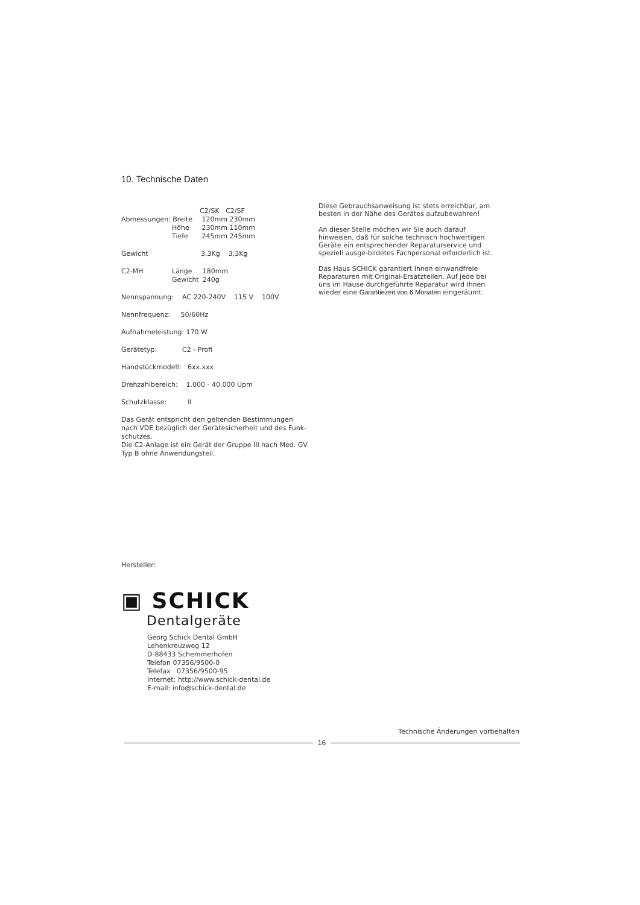10. Technische Daten
| | | C2/SK C2/SF |
| Abmessungen: Breite | | 120mm 230mm |
| Höhe | | 230mm 110mm |
| Tiefe | | 245mm 245mm |
Gewicht 3,3Kg 3,3Kg
| C2-MH | Länge Gewicht | 180mm 240g |
Nennspannung: AC 220-240V 115 V 100V
Nennfrequenz: 50/60Hz
Aufnahmeleistung: 170 W
Gerätetyp: C2 - Profi
Handstückmodell: 6xx.xxx
Drehzahlbereich: 1.000 - 40.000 Upm
Schutzklasse: II
Das Gerät entspricht den geltenden Bestimmungen nach VDE bezüglich der Gerätesicherheit und des Funk-schutzes.
Die C2-Anlage ist ein Gerät der Gruppe III nach Med. GV Typ B ohne Anwendungsteil.
Diese Gebrauchsanweisung ist stets erreichbar, am besten in der Nähe des Gerätes aufzubewahren!
An dieser Stelle möchen wir Sie auch darauf hinweisen, daß für solche technisch hochwertigen Geräte ein entsprechender Reparaturservice und speziell ausge-bildetes Fachpersonal erforderlich ist.
Das Haus SCHICK garantiert Ihnen einwandfreie Reparaturen mit Original-Ersatzteilen. Auf jede bei uns im Hause durchgeführte Reparatur wird Ihnen wieder eine Garantiezeit von 6 Monaten eingeräumt.
Hersteller:
▣ SCHICK
Dentalgeräte
Georg Schick Dental GmbH
Lehenkreuzweg 12
D-88433 Schemmerhofen
Telefon 07356/9500-0
Telefax 07356/9500-95
Internet: http://www.schick-dental.de
E-mail: info@schick-dental.de
Technische Änderungen vorbehalten
16